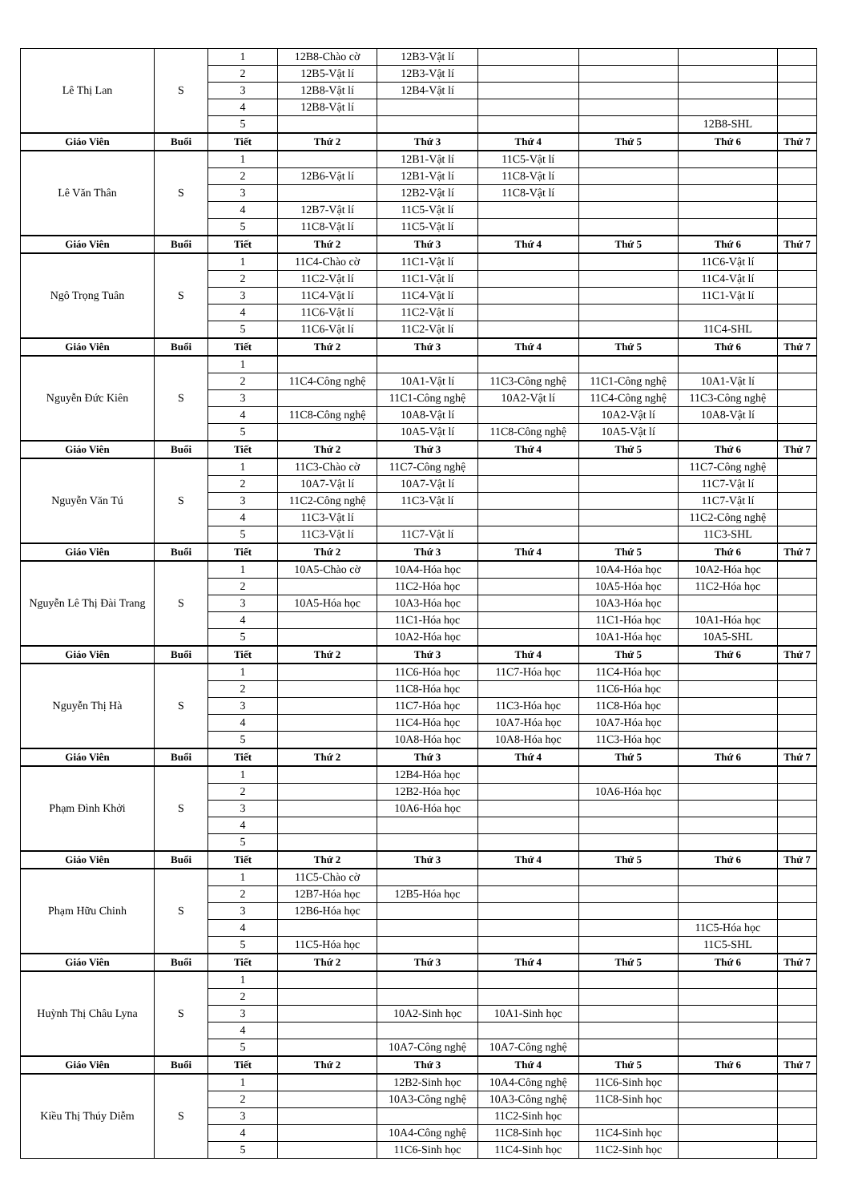| Lê Thị Lan | S | 1 | 12B8-Chào cờ | 12B3-Vật lí | | | | |
| | | 2 | 12B5-Vật lí | 12B3-Vật lí | | | | |
| | | 3 | 12B8-Vật lí | 12B4-Vật lí | | | | |
| | | 4 | 12B8-Vật lí | | | | | |
| | | 5 | | | | | 12B8-SHL | |
| Giáo Viên | Buổi | Tiết | Thứ 2 | Thứ 3 | Thứ 4 | Thứ 5 | Thứ 6 | Thứ 7 |
| Lê Văn Thân | S | 1 | | 12B1-Vật lí | 11C5-Vật lí | | | |
| | | 2 | 12B6-Vật lí | 12B1-Vật lí | 11C8-Vật lí | | | |
| | | 3 | | 12B2-Vật lí | 11C8-Vật lí | | | |
| | | 4 | 12B7-Vật lí | 11C5-Vật lí | | | | |
| | | 5 | 11C8-Vật lí | 11C5-Vật lí | | | | |
| Giáo Viên | Buổi | Tiết | Thứ 2 | Thứ 3 | Thứ 4 | Thứ 5 | Thứ 6 | Thứ 7 |
| Ngô Trọng Tuân | S | 1 | 11C4-Chào cờ | 11C1-Vật lí | | | 11C6-Vật lí | |
| | | 2 | 11C2-Vật lí | 11C1-Vật lí | | | 11C4-Vật lí | |
| | | 3 | 11C4-Vật lí | 11C4-Vật lí | | | 11C1-Vật lí | |
| | | 4 | 11C6-Vật lí | 11C2-Vật lí | | | | |
| | | 5 | 11C6-Vật lí | 11C2-Vật lí | | | 11C4-SHL | |
| Giáo Viên | Buổi | Tiết | Thứ 2 | Thứ 3 | Thứ 4 | Thứ 5 | Thứ 6 | Thứ 7 |
| Nguyễn Đức Kiên | S | 1 | | | | | | |
| | | 2 | 11C4-Công nghệ | 10A1-Vật lí | 11C3-Công nghệ | 11C1-Công nghệ | 10A1-Vật lí | |
| | | 3 | | 11C1-Công nghệ | 10A2-Vật lí | 11C4-Công nghệ | 11C3-Công nghệ | |
| | | 4 | 11C8-Công nghệ | 10A8-Vật lí | | 10A2-Vật lí | 10A8-Vật lí | |
| | | 5 | | 10A5-Vật lí | 11C8-Công nghệ | 10A5-Vật lí | | |
| Giáo Viên | Buổi | Tiết | Thứ 2 | Thứ 3 | Thứ 4 | Thứ 5 | Thứ 6 | Thứ 7 |
| Nguyễn Văn Tú | S | 1 | 11C3-Chào cờ | 11C7-Công nghệ | | | 11C7-Công nghệ | |
| | | 2 | 10A7-Vật lí | 10A7-Vật lí | | | 11C7-Vật lí | |
| | | 3 | 11C2-Công nghệ | 11C3-Vật lí | | | 11C7-Vật lí | |
| | | 4 | 11C3-Vật lí | | | | 11C2-Công nghệ | |
| | | 5 | 11C3-Vật lí | 11C7-Vật lí | | | 11C3-SHL | |
| Giáo Viên | Buổi | Tiết | Thứ 2 | Thứ 3 | Thứ 4 | Thứ 5 | Thứ 6 | Thứ 7 |
| Nguyễn Lê Thị Đài Trang | S | 1 | 10A5-Chào cờ | 10A4-Hóa học | | 10A4-Hóa học | 10A2-Hóa học | |
| | | 2 | | 11C2-Hóa học | | 10A5-Hóa học | 11C2-Hóa học | |
| | | 3 | 10A5-Hóa học | 10A3-Hóa học | | 10A3-Hóa học | | |
| | | 4 | | 11C1-Hóa học | | 11C1-Hóa học | 10A1-Hóa học | |
| | | 5 | | 10A2-Hóa học | | 10A1-Hóa học | 10A5-SHL | |
| Giáo Viên | Buổi | Tiết | Thứ 2 | Thứ 3 | Thứ 4 | Thứ 5 | Thứ 6 | Thứ 7 |
| Nguyễn Thị Hà | S | 1 | | 11C6-Hóa học | 11C7-Hóa học | 11C4-Hóa học | | |
| | | 2 | | 11C8-Hóa học | | 11C6-Hóa học | | |
| | | 3 | | 11C7-Hóa học | 11C3-Hóa học | 11C8-Hóa học | | |
| | | 4 | | 11C4-Hóa học | 10A7-Hóa học | 10A7-Hóa học | | |
| | | 5 | | 10A8-Hóa học | 10A8-Hóa học | 11C3-Hóa học | | |
| Giáo Viên | Buổi | Tiết | Thứ 2 | Thứ 3 | Thứ 4 | Thứ 5 | Thứ 6 | Thứ 7 |
| Phạm Đình Khởi | S | 1 | | 12B4-Hóa học | | | | |
| | | 2 | | 12B2-Hóa học | | 10A6-Hóa học | | |
| | | 3 | | 10A6-Hóa học | | | | |
| | | 4 | | | | | | |
| | | 5 | | | | | | |
| Giáo Viên | Buổi | Tiết | Thứ 2 | Thứ 3 | Thứ 4 | Thứ 5 | Thứ 6 | Thứ 7 |
| Phạm Hữu Chinh | S | 1 | 11C5-Chào cờ | | | | | |
| | | 2 | 12B7-Hóa học | 12B5-Hóa học | | | | |
| | | 3 | 12B6-Hóa học | | | | | |
| | | 4 | | | | | 11C5-Hóa học | |
| | | 5 | 11C5-Hóa học | | | | 11C5-SHL | |
| Giáo Viên | Buổi | Tiết | Thứ 2 | Thứ 3 | Thứ 4 | Thứ 5 | Thứ 6 | Thứ 7 |
| Huỳnh Thị Châu Lyna | S | 1 | | | | | | |
| | | 2 | | | | | | |
| | | 3 | | 10A2-Sinh học | 10A1-Sinh học | | | |
| | | 4 | | | | | | |
| | | 5 | | 10A7-Công nghệ | 10A7-Công nghệ | | | |
| Giáo Viên | Buổi | Tiết | Thứ 2 | Thứ 3 | Thứ 4 | Thứ 5 | Thứ 6 | Thứ 7 |
| Kiều Thị Thúy Diễm | S | 1 | | 12B2-Sinh học | 10A4-Công nghệ | 11C6-Sinh học | | |
| | | 2 | | 10A3-Công nghệ | 10A3-Công nghệ | 11C8-Sinh học | | |
| | | 3 | | | 11C2-Sinh học | | | |
| | | 4 | | 10A4-Công nghệ | 11C8-Sinh học | 11C4-Sinh học | | |
| | | 5 | | 11C6-Sinh học | 11C4-Sinh học | 11C2-Sinh học | | |